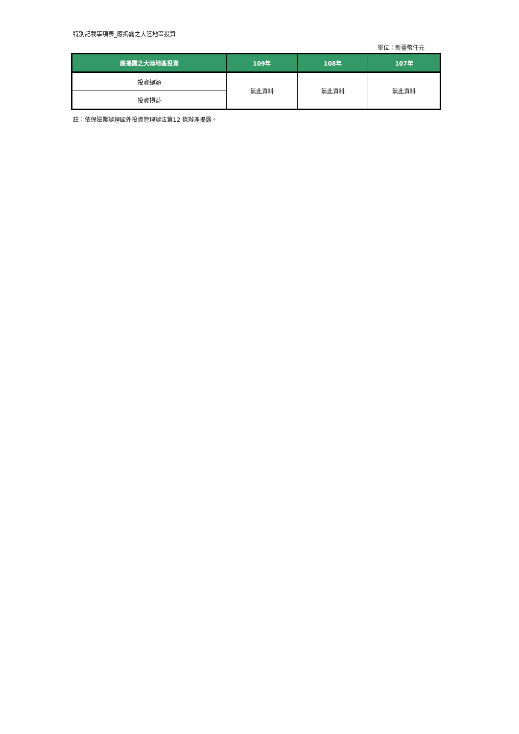特別記載事項表_應揭露之大陸地區投資
單位：新臺幣仟元
| 應揭露之大陸地區投資 | 109年 | 108年 | 107年 |
| --- | --- | --- | --- |
| 投資總額 | 無此資料 | 無此資料 | 無此資料 |
| 投資損益 | | | |
註：依保險業辦理國外投資管理辦法第12 條辦理揭露。